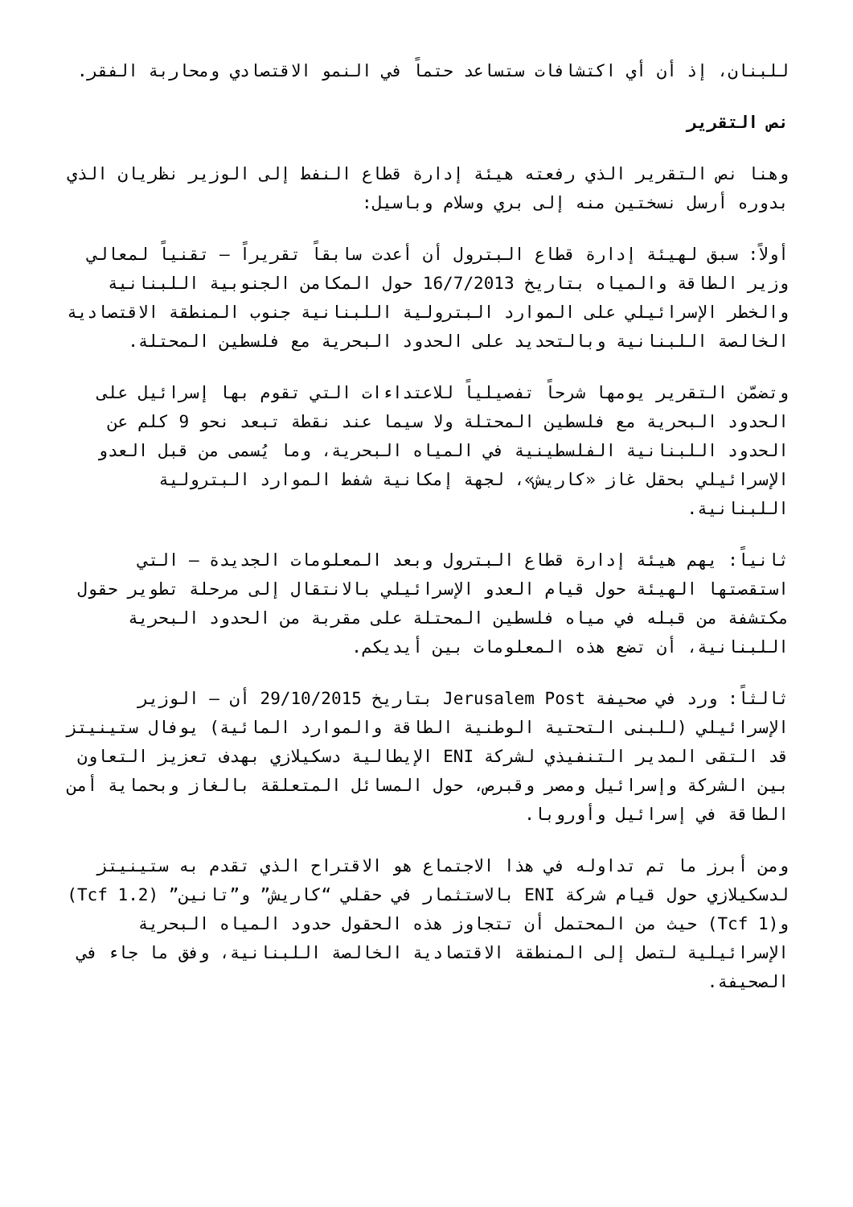للبنان، إذ أن أي اكتشافات ستساعد حتماً في النمو الاقتصادي ومحاربة الفقر.
نص التقرير
وهنا نص التقرير الذي رفعته هيئة إدارة قطاع النفط إلى الوزير نظريان الذي بدوره أرسل نسختين منه إلى بري وسلام وباسيل:
أولاً: سبق لهيئة إدارة قطاع البترول أن أعدت سابقاً تقريراً – تقنياً لمعالي وزير الطاقة والمياه بتاريخ 16/7/2013 حول المكامن الجنوبية اللبنانية والخطر الإسرائيلي على الموارد البترولية اللبنانية جنوب المنطقة الاقتصادية الخالصة اللبنانية وبالتحديد على الحدود البحرية مع فلسطين المحتلة.
وتضمّن التقرير يومها شرحاً تفصيلياً للاعتداءات التي تقوم بها إسرائيل على الحدود البحرية مع فلسطين المحتلة ولا سيما عند نقطة تبعد نحو 9 كلم عن الحدود اللبنانية الفلسطينية في المياه البحرية، وما يُسمى من قبل العدو الإسرائيلي بحقل غاز «كاريش»، لجهة إمكانية شفط الموارد البترولية اللبنانية.
ثانياً: يهم هيئة إدارة قطاع البترول وبعد المعلومات الجديدة – التي استقصتها الهيئة حول قيام العدو الإسرائيلي بالانتقال إلى مرحلة تطوير حقول مكتشفة من قبله في مياه فلسطين المحتلة على مقربة من الحدود البحرية اللبنانية، أن تضع هذه المعلومات بين أيديكم.
ثالثاً: ورد في صحيفة Jerusalem Post بتاريخ 29/10/2015 أن – الوزير الإسرائيلي (للبنى التحتية الوطنية الطاقة والموارد المائية) يوفال ستينيتز قد التقى المدير التنفيذي لشركة ENI الإيطالية دسكيلازي بهدف تعزيز التعاون بين الشركة وإسرائيل ومصر وقبرص، حول المسائل المتعلقة بالغاز وبحماية أمن الطاقة في إسرائيل وأوروبا.
ومن أبرز ما تم تداوله في هذا الاجتماع هو الاقتراح الذي تقدم به ستينيتز لدسكيلازي حول قيام شركة ENI بالاستثمار في حقلي “كاريش” و”تانين” (1.2 Tcf) و(1 Tcf) حيث من المحتمل أن تتجاوز هذه الحقول حدود المياه البحرية الإسرائيلية لتصل إلى المنطقة الاقتصادية الخالصة اللبنانية، وفق ما جاء في الصحيفة.